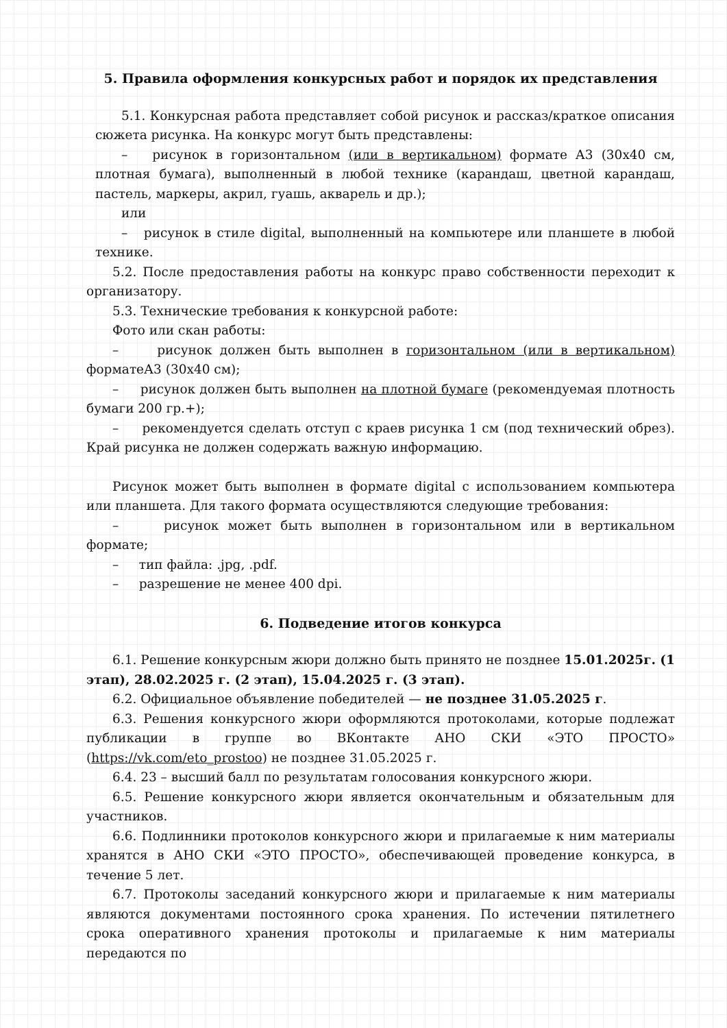5. Правила оформления конкурсных работ и порядок их представления
5.1. Конкурсная работа представляет собой рисунок и рассказ/краткое описания сюжета рисунка. На конкурс могут быть представлены:
– рисунок в горизонтальном (или в вертикальном) формате А3 (30х40 см, плотная бумага), выполненный в любой технике (карандаш, цветной карандаш, пастель, маркеры, акрил, гуашь, акварель и др.);
или
– рисунок в стиле digital, выполненный на компьютере или планшете в любой технике.
5.2. После предоставления работы на конкурс право собственности переходит к организатору.
5.3. Технические требования к конкурсной работе:
Фото или скан работы:
– рисунок должен быть выполнен в горизонтальном (или в вертикальном) форматеА3 (30х40 см);
– рисунок должен быть выполнен на плотной бумаге (рекомендуемая плотность бумаги 200 гр.+);
– рекомендуется сделать отступ с краев рисунка 1 см (под технический обрез). Край рисунка не должен содержать важную информацию.
Рисунок может быть выполнен в формате digital с использованием компьютера или планшета. Для такого формата осуществляются следующие требования:
– рисунок может быть выполнен в горизонтальном или в вертикальном формате;
– тип файла: .jpg, .pdf.
– разрешение не менее 400 dpi.
6. Подведение итогов конкурса
6.1. Решение конкурсным жюри должно быть принято не позднее 15.01.2025г. (1 этап), 28.02.2025 г. (2 этап), 15.04.2025 г. (3 этап).
6.2. Официальное объявление победителей — не позднее 31.05.2025 г.
6.3. Решения конкурсного жюри оформляются протоколами, которые подлежат публикации в группе во ВКонтакте АНО СКИ «ЭТО ПРОСТО» (https://vk.com/eto_prostoo) не позднее 31.05.2025 г.
6.4. 23 – высший балл по результатам голосования конкурсного жюри.
6.5. Решение конкурсного жюри является окончательным и обязательным для участников.
6.6. Подлинники протоколов конкурсного жюри и прилагаемые к ним материалы хранятся в АНО СКИ «ЭТО ПРОСТО», обеспечивающей проведение конкурса, в течение 5 лет.
6.7. Протоколы заседаний конкурсного жюри и прилагаемые к ним материалы являются документами постоянного срока хранения. По истечении пятилетнего срока оперативного хранения протоколы и прилагаемые к ним материалы передаются по